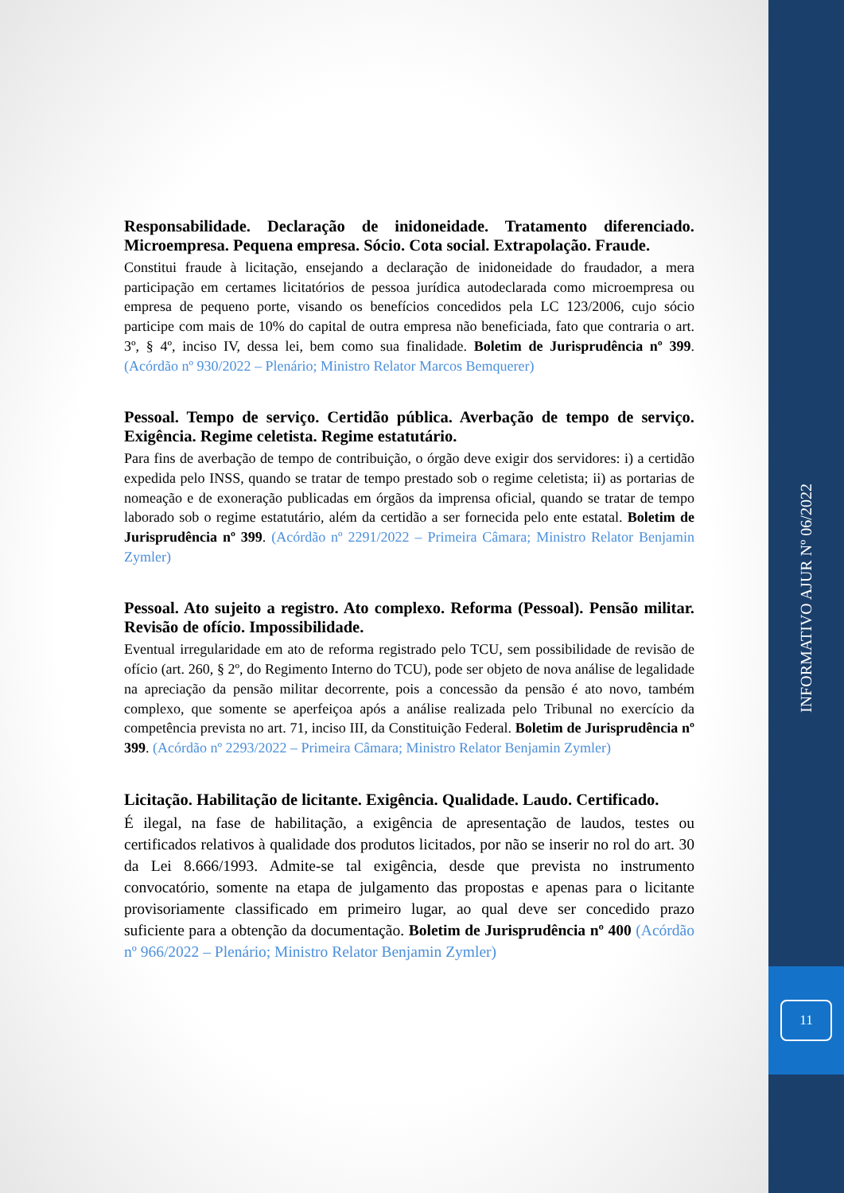Responsabilidade. Declaração de inidoneidade. Tratamento diferenciado. Microempresa. Pequena empresa. Sócio. Cota social. Extrapolação. Fraude.
Constitui fraude à licitação, ensejando a declaração de inidoneidade do fraudador, a mera participação em certames licitatórios de pessoa jurídica autodeclarada como microempresa ou empresa de pequeno porte, visando os benefícios concedidos pela LC 123/2006, cujo sócio participe com mais de 10% do capital de outra empresa não beneficiada, fato que contraria o art. 3º, § 4º, inciso IV, dessa lei, bem como sua finalidade. Boletim de Jurisprudência nº 399. (Acórdão nº 930/2022 – Plenário; Ministro Relator Marcos Bemquerer)
Pessoal. Tempo de serviço. Certidão pública. Averbação de tempo de serviço. Exigência. Regime celetista. Regime estatutário.
Para fins de averbação de tempo de contribuição, o órgão deve exigir dos servidores: i) a certidão expedida pelo INSS, quando se tratar de tempo prestado sob o regime celetista; ii) as portarias de nomeação e de exoneração publicadas em órgãos da imprensa oficial, quando se tratar de tempo laborado sob o regime estatutário, além da certidão a ser fornecida pelo ente estatal. Boletim de Jurisprudência nº 399. (Acórdão nº 2291/2022 – Primeira Câmara; Ministro Relator Benjamin Zymler)
Pessoal. Ato sujeito a registro. Ato complexo. Reforma (Pessoal). Pensão militar. Revisão de ofício. Impossibilidade.
Eventual irregularidade em ato de reforma registrado pelo TCU, sem possibilidade de revisão de ofício (art. 260, § 2º, do Regimento Interno do TCU), pode ser objeto de nova análise de legalidade na apreciação da pensão militar decorrente, pois a concessão da pensão é ato novo, também complexo, que somente se aperfeiçoa após a análise realizada pelo Tribunal no exercício da competência prevista no art. 71, inciso III, da Constituição Federal. Boletim de Jurisprudência nº 399. (Acórdão nº 2293/2022 – Primeira Câmara; Ministro Relator Benjamin Zymler)
Licitação. Habilitação de licitante. Exigência. Qualidade. Laudo. Certificado.
É ilegal, na fase de habilitação, a exigência de apresentação de laudos, testes ou certificados relativos à qualidade dos produtos licitados, por não se inserir no rol do art. 30 da Lei 8.666/1993. Admite-se tal exigência, desde que prevista no instrumento convocatório, somente na etapa de julgamento das propostas e apenas para o licitante provisoriamente classificado em primeiro lugar, ao qual deve ser concedido prazo suficiente para a obtenção da documentação. Boletim de Jurisprudência nº 400 (Acórdão nº 966/2022 – Plenário; Ministro Relator Benjamin Zymler)
INFORMATIVO AJUR Nº 06/2022
11